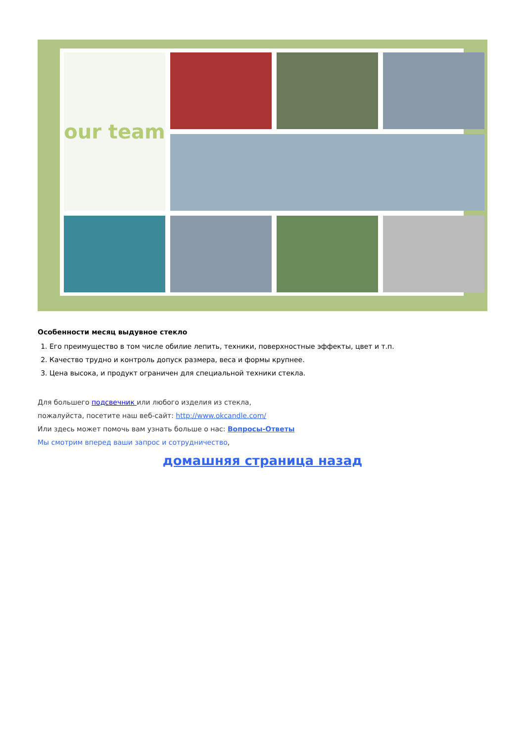our team
Особенности месяц выдувное стекло
1. Его преимущество в том числе обилие лепить, техники, поверхностные эффекты, цвет и т.п.
2. Качество трудно и контроль допуск размера, веса и формы крупнее.
3. Цена высока, и продукт ограничен для специальной техники стекла.
Для большего подсвечник или любого изделия из стекла,
пожалуйста, посетите наш веб-сайт: http://www.okcandle.com/
Или здесь может помочь вам узнать больше о нас: Вопросы-Ответы
Мы смотрим вперед ваши запрос и сотрудничество,
домашняя страница назад